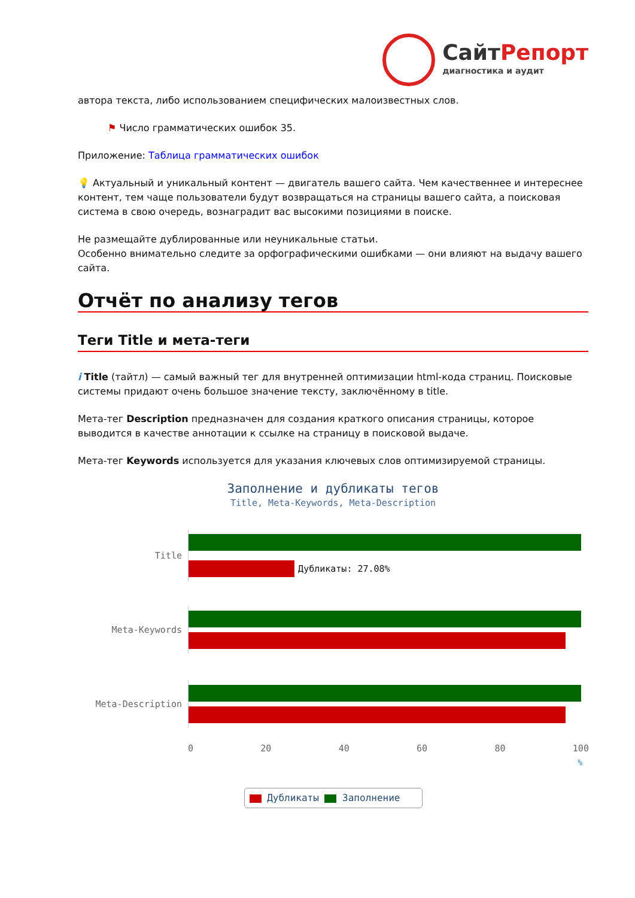СайтРепорт
диагностика и аудит
автора текста, либо использованием специфических малоизвестных слов.
⚑ Число грамматических ошибок 35.
Приложение: Таблица грамматических ошибок
💡 Актуальный и уникальный контент — двигатель вашего сайта. Чем качественнее и интереснее контент, тем чаще пользователи будут возвращаться на страницы вашего сайта, а поисковая система в свою очередь, вознаградит вас высокими позициями в поиске.
Не размещайте дублированные или неуникальные статьи.
Особенно внимательно следите за орфографическими ошибками — они влияют на выдачу вашего сайта.
Отчёт по анализу тегов
Теги Title и мета-теги
i Title (тайтл) — самый важный тег для внутренней оптимизации html-кода страниц. Поисковые системы придают очень большое значение тексту, заключённому в title.
Мета-тег Description предназначен для создания краткого описания страницы, которое выводится в качестве аннотации к ссылке на страницу в поисковой выдаче.
Мета-тег Keywords используется для указания ключевых слов оптимизируемой страницы.
Заполнение и дубликаты тегов
Title, Meta-Keywords, Meta-Description
Title Дубликаты: 27.08%
Meta-Keywords
Meta-Description
0 20 40 60 80 100
%
Дубликаты Заполнение